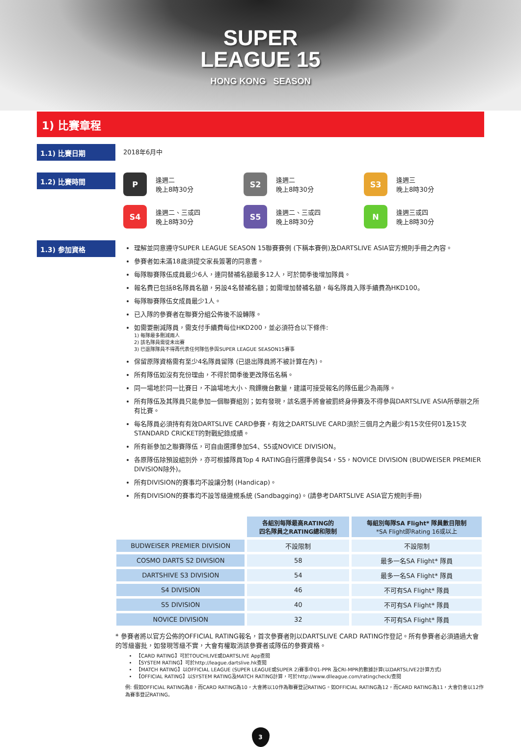SUPER
LEAGUE 15 HONG KONG SEASON
1) 比賽章程
1.1) 比賽日期
2018年6月中
1.2) 比賽時間
P
逢週二
晚上8時30分
S2
逢週二
晚上8時30分
S3
逢週三
晚上8時30分
S4
逢週二、三或四
晚上8時30分
S5
逢週二、三或四
晚上8時30分
N
逢週三或四
晚上8時30分
1.3) 参加資格
理解並同意遵守SUPER LEAGUE SEASON 15聯賽賽例 (下稱本賽例)及DARTSLIVE ASIA官方規則手冊之內容。
參賽者如未滿18歲須提交家長簽署的同意書。
每隊聯賽隊伍成員最少6人，連同替補名額最多12人，可於開季後增加隊員。
報名費已包括8名隊員名額，另設4名替補名額；如需增加替補名額，每名隊員入隊手續費為HKD100。
每隊聯賽隊伍女成員最少1人。
已入隊的參賽者在聯賽分組公佈後不設轉隊。
如需要刪減隊員，需支付手續費每位HKD200，並必須符合以下條件:
1) 每隊最多刪減兩人
2) 該名隊員需從未出賽
3) 已退隊隊員不得再代表任何隊伍參與SUPER LEAGUE SEASON15賽事
保留原隊資格需有至少4名隊員留隊 (已退出隊員將不被計算在內)。
所有隊伍如沒有充份理由，不得於開季後更改隊伍名稱。
同一場地於同一比賽日，不論場地大小、飛鏢機台數量，建議可接受報名的隊伍最少為兩隊。
所有隊伍及其隊員只能參加一個聯賽組別；如有發現，該名選手將會被罰終身停賽及不得參與DARTSLIVE ASIA所舉辦之所有比賽。
每名隊員必須持有有效DARTSLIVE CARD參賽，有效之DARTSLIVE CARD須於三個月之內最少有15次任何01及15次STANDARD CRICKET的對戰紀錄成績。
所有新參加之聯賽隊伍，可自由選擇參加S4、S5或NOVICE DIVISION。
各原隊伍除預設組別外，亦可根據隊員Top 4 RATING自行選擇參與S4，S5，NOVICE DIVISION (BUDWEISER PREMIER DIVISION除外)。
所有DIVISION的賽事均不設讓分制 (Handicap)。
所有DIVISION的賽事均不設等級違規系統 (Sandbagging)。(請參考DARTSLIVE ASIA官方規則手冊)
| | 各組別每隊最高RATING的 四名隊員之RATING總和限制 | 每組別每隊SA Flight* 隊員數目限制 *SA Flight即Rating 16或以上 |
| --- | --- | --- |
| BUDWEISER PREMIER DIVISION | 不設限制 | 不設限制 |
| COSMO DARTS S2 DIVISION | 58 | 最多一名SA Flight* 隊員 |
| DARTSHIVE S3 DIVISION | 54 | 最多一名SA Flight* 隊員 |
| S4 DIVISION | 46 | 不可有SA Flight* 隊員 |
| S5 DIVISION | 40 | 不可有SA Flight* 隊員 |
| NOVICE DIVISION | 32 | 不可有SA Flight* 隊員 |
* 參賽者將以官方公佈的OFFICIAL RATING報名，首次參賽者則以DARTSLIVE CARD RATING作登記。所有參賽者必須通過大會的等級審批，如發現等級不實，大會有權取消該參賽者或隊伍的參賽資格。
【CARD RATING】可於TOUCHLIVE或DARTSLIVE App查閱
【SYSTEM RATING】可於http://league.dartslive.hk查閱
【MATCH RATING】以OFFICIAL LEAGUE (SUPER LEAGUE或SUPER 2)賽事中01-PPR 及CRI-MPR的數據計算(以DARTSLIVE2計算方式)
【OFFICIAL RATING】以SYSTEM RATING及MATCH RATING計算，可於http://www.dlleague.com/ratingcheck/查閱
例: 假如OFFICIAL RATING為8，而CARD RATING為10，大會將以10作為聯賽登記RATING。如OFFICIAL RATING為12，而CARD RATING為11，大會仍會以12作為賽事登記RATING。
3